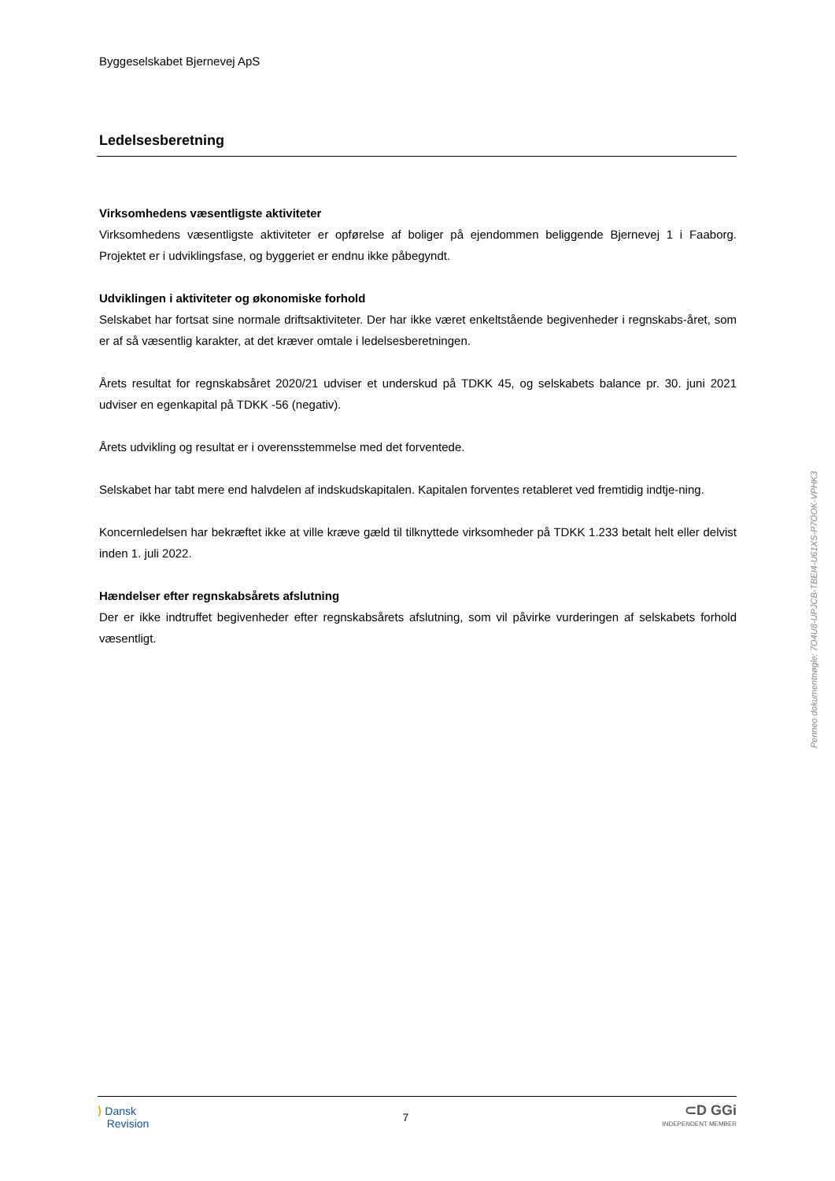Byggeselskabet Bjernevej ApS
Ledelsesberetning
Virksomhedens væsentligste aktiviteter
Virksomhedens væsentligste aktiviteter er opførelse af boliger på ejendommen beliggende Bjernevej 1 i Faaborg. Projektet er i udviklingsfase, og byggeriet er endnu ikke påbegyndt.
Udviklingen i aktiviteter og økonomiske forhold
Selskabet har fortsat sine normale driftsaktiviteter. Der har ikke været enkeltstående begivenheder i regnskabs-året, som er af så væsentlig karakter, at det kræver omtale i ledelsesberetningen.
Årets resultat for regnskabsåret 2020/21 udviser et underskud på TDKK 45, og selskabets balance pr. 30. juni 2021 udviser en egenkapital på TDKK -56 (negativ).
Årets udvikling og resultat er i overensstemmelse med det forventede.
Selskabet har tabt mere end halvdelen af indskudskapitalen. Kapitalen forventes retableret ved fremtidig indtje-ning.
Koncernledelsen har bekræftet ikke at ville kræve gæld til tilknyttede virksomheder på TDKK 1.233 betalt helt eller delvist inden 1. juli 2022.
Hændelser efter regnskabsårets afslutning
Der er ikke indtruffet begivenheder efter regnskabsårets afslutning, som vil påvirke vurderingen af selskabets forhold væsentligt.
Penneo dokumentnøgle: 7O4U8-UPJCB-TBEI4-U61XS-P7OOK-VPHK3
⟩ Dansk
Revision
7
⊂D GGi
INDEPENDENT MEMBER